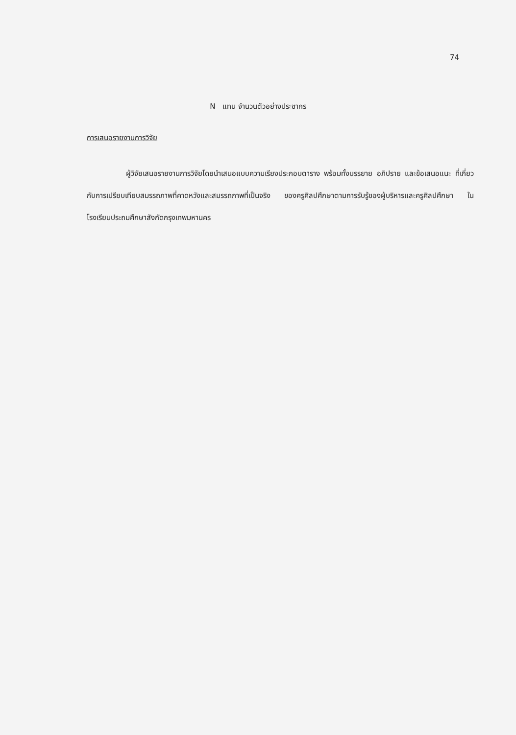74
N แทน จำนวนตัวอย่างประชากร
การเสนอรายงานการวิจัย
ผู้วิจัยเสนอรายงานการวิจัยโดยนำเสนอแบบความเรียงประกอบตาราง พร้อมทั้งบรรยาย อภิปราย และข้อเสนอแนะ ที่เกี่ยวกับการเปรียบเทียบสมรรถภาพที่คาดหวังและสมรรถภาพที่เป็นจริง ของครูศิลปศึกษาตามการรับรู้ของผู้บริหารและครูศิลปศึกษา ในโรงเรียนประถมศึกษาสังกัดกรุงเทพมหานคร